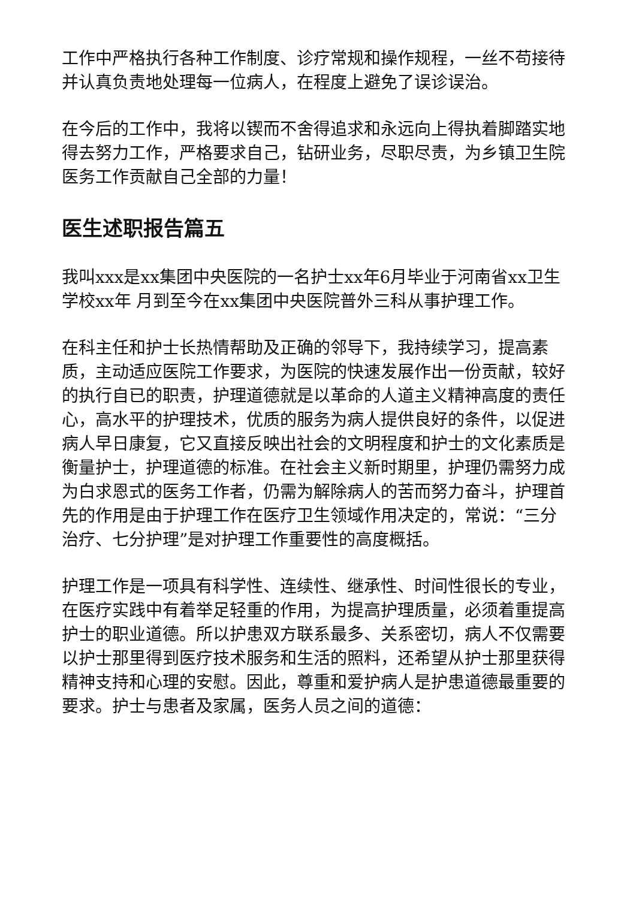工作中严格执行各种工作制度、诊疗常规和操作规程，一丝不苟接待并认真负责地处理每一位病人，在程度上避免了误诊误治。
在今后的工作中，我将以锲而不舍得追求和永远向上得执着脚踏实地得去努力工作，严格要求自己，钻研业务，尽职尽责，为乡镇卫生院医务工作贡献自己全部的力量！
医生述职报告篇五
我叫xxx是xx集团中央医院的一名护士xx年6月毕业于河南省xx卫生学校xx年 月到至今在xx集团中央医院普外三科从事护理工作。
在科主任和护士长热情帮助及正确的邻导下，我持续学习，提高素质，主动适应医院工作要求，为医院的快速发展作出一份贡献，较好的执行自已的职责，护理道德就是以革命的人道主义精神高度的责任心，高水平的护理技术，优质的服务为病人提供良好的条件，以促进病人早日康复，它又直接反映出社会的文明程度和护士的文化素质是衡量护士，护理道德的标准。在社会主义新时期里，护理仍需努力成为白求恩式的医务工作者，仍需为解除病人的苦而努力奋斗，护理首先的作用是由于护理工作在医疗卫生领域作用决定的，常说：“三分治疗、七分护理”是对护理工作重要性的高度概括。
护理工作是一项具有科学性、连续性、继承性、时间性很长的专业，在医疗实践中有着举足轻重的作用，为提高护理质量，必须着重提高护士的职业道德。所以护患双方联系最多、关系密切，病人不仅需要以护士那里得到医疗技术服务和生活的照料，还希望从护士那里获得精神支持和心理的安慰。因此，尊重和爱护病人是护患道德最重要的要求。护士与患者及家属，医务人员之间的道德：